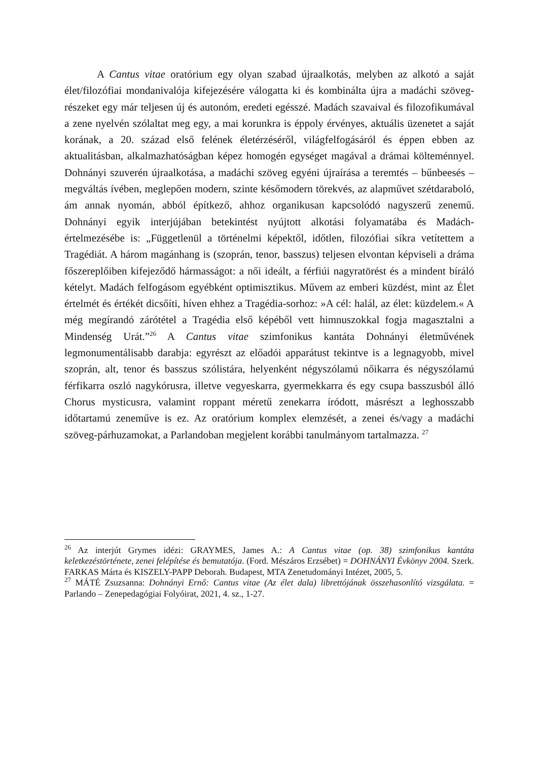A Cantus vitae oratórium egy olyan szabad újraalkotás, melyben az alkotó a saját élet/filozófiai mondanivalója kifejezésére válogatta ki és kombinálta újra a madáchi szöveg-részeket egy már teljesen új és autonóm, eredeti egésszé. Madách szavaival és filozofikumával a zene nyelvén szólaltat meg egy, a mai korunkra is éppoly érvényes, aktuális üzenetet a saját korának, a 20. század első felének életérzéséről, világfelfogásáról és éppen ebben az aktualitásban, alkalmazhatóságban képez homogén egységet magával a drámai költeménnyel. Dohnányi szuverén újraalkotása, a madáchi szöveg egyéni újraírása a teremtés – bűnbeesés – megváltás ívében, meglepően modern, szinte későmodern törekvés, az alapművet szétdaraboló, ám annak nyomán, abból építkező, ahhoz organikusan kapcsolódó nagyszerű zenemű. Dohnányi egyik interjújában betekintést nyújtott alkotási folyamatába és Madách-értelmezésébe is: „Függetlenül a történelmi képektől, időtlen, filozófiai síkra vetítettem a Tragédiát. A három magánhang is (szoprán, tenor, basszus) teljesen elvontan képviseli a dráma főszereplőiben kifejeződő hármasságot: a női ideált, a férfiúi nagyratörést és a mindent bíráló kételyt. Madách felfogásom egyébként optimisztikus. Művem az emberi küzdést, mint az Élet értelmét és értékét dicsőíti, híven ehhez a Tragédia-sorhoz: »A cél: halál, az élet: küzdelem.« A még megírandó zárótétel a Tragédia első képéből vett himnuszokkal fogja magasztalni a Mindenség Urát.”<sup>26</sup> A Cantus vitae szimfonikus kantáta Dohnányi életművének legmonumentálisabb darabja: egyrészt az előadói apparátust tekintve is a legnagyobb, mivel szoprán, alt, tenor és basszus szólistára, helyenként négyszólamú nőikarra és négyszólamú férfikarra oszló nagykórusra, illetve vegyeskarra, gyermekkarra és egy csupa basszusból álló Chorus mysticusra, valamint roppant méretű zenekarra íródott, másrészt a leghosszabb időtartamú zeneműve is ez. Az oratórium komplex elemzését, a zenei és/vagy a madáchi szöveg-párhuzamokat, a Parlandoban megjelent korábbi tanulmányom tartalmazza. <sup>27</sup>
<sup>26</sup> Az interjút Grymes idézi: GRAYMES, James A.: A Cantus vitae (op. 38) szimfonikus kantáta keletkezéstörténete, zenei felépítése és bemutatója. (Ford. Mészáros Erzsébet) = DOHNÁNYI Évkönyv 2004. Szerk. FARKAS Márta és KISZELY-PAPP Deborah. Budapest, MTA Zenetudományi Intézet, 2005, 5.
<sup>27</sup> MÁTÉ Zsuzsanna: Dohnányi Ernő: Cantus vitae (Az élet dala) librettójának összehasonlító vizsgálata. = Parlando – Zenepedagógiai Folyóirat, 2021, 4. sz., 1-27.